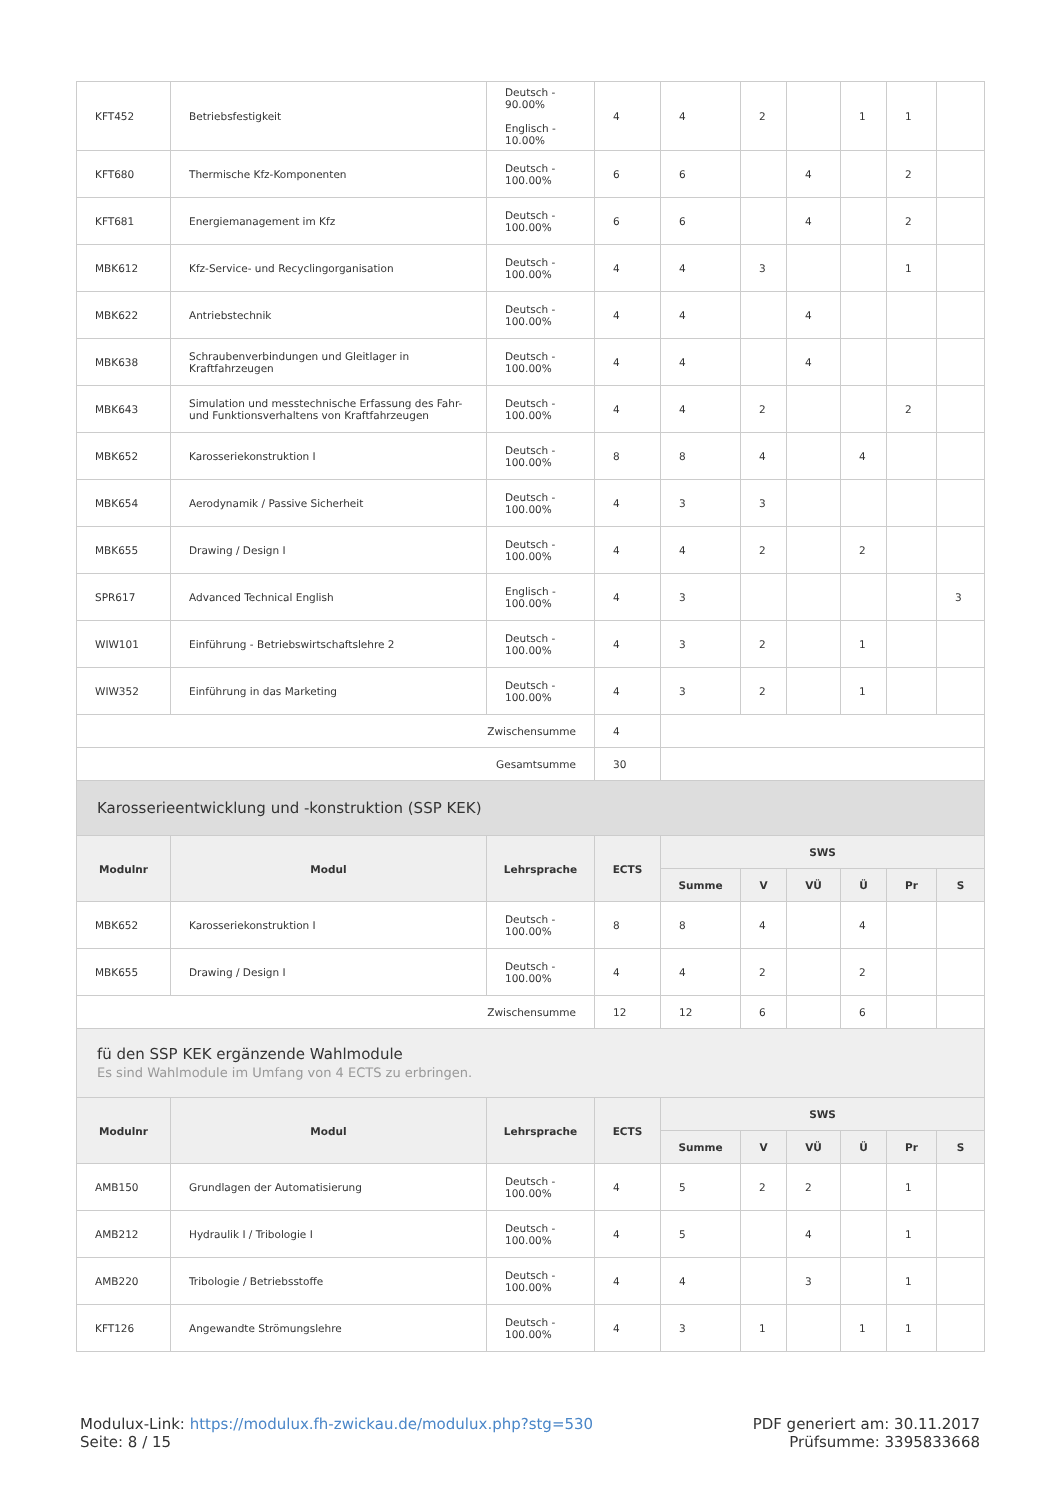| KFT452 | Betriebsfestigkeit | Deutsch - 90.00% Englisch - 10.00% | 4 | 4 | 2 | | 1 | 1 | |
| KFT680 | Thermische Kfz-Komponenten | Deutsch - 100.00% | 6 | 6 | | 4 | | 2 | |
| KFT681 | Energiemanagement im Kfz | Deutsch - 100.00% | 6 | 6 | | 4 | | 2 | |
| MBK612 | Kfz-Service- und Recyclingorganisation | Deutsch - 100.00% | 4 | 4 | 3 | | | 1 | |
| MBK622 | Antriebstechnik | Deutsch - 100.00% | 4 | 4 | | 4 | | | |
| MBK638 | Schraubenverbindungen und Gleitlager in Kraftfahrzeugen | Deutsch - 100.00% | 4 | 4 | | 4 | | | |
| MBK643 | Simulation und messtechnische Erfassung des Fahr- und Funktionsverhaltens von Kraftfahrzeugen | Deutsch - 100.00% | 4 | 4 | 2 | | | 2 | |
| MBK652 | Karosseriekonstruktion I | Deutsch - 100.00% | 8 | 8 | 4 | | 4 | | |
| MBK654 | Aerodynamik / Passive Sicherheit | Deutsch - 100.00% | 4 | 3 | 3 | | | | |
| MBK655 | Drawing / Design I | Deutsch - 100.00% | 4 | 4 | 2 | | 2 | | |
| SPR617 | Advanced Technical English | Englisch - 100.00% | 4 | 3 | | | | | 3 |
| WIW101 | Einführung - Betriebswirtschaftslehre 2 | Deutsch - 100.00% | 4 | 3 | 2 | | 1 | | |
| WIW352 | Einführung in das Marketing | Deutsch - 100.00% | 4 | 3 | 2 | | 1 | | |
| Zwischensumme | | | 4 | | | | | | |
| Gesamtsumme | | | 30 | | | | | | |
| Karosserieentwicklung und -konstruktion (SSP KEK) | | | | | | | | | |
| Modulnr | Modul | Lehrsprache | ECTS | SWS | | | | | |
| | | | | Summe | V | VÜ | Ü | Pr | S |
| MBK652 | Karosseriekonstruktion I | Deutsch - 100.00% | 8 | 8 | 4 | | 4 | | |
| MBK655 | Drawing / Design I | Deutsch - 100.00% | 4 | 4 | 2 | | 2 | | |
| Zwischensumme | | | 12 | 12 | 6 | | 6 | | |
| fü den SSP KEK ergänzende Wahlmodule Es sind Wahlmodule im Umfang von 4 ECTS zu erbringen. | | | | | | | | | |
| Modulnr | Modul | Lehrsprache | ECTS | SWS | | | | | |
| | | | | Summe | V | VÜ | Ü | Pr | S |
| AMB150 | Grundlagen der Automatisierung | Deutsch - 100.00% | 4 | 5 | 2 | 2 | | 1 | |
| AMB212 | Hydraulik I / Tribologie I | Deutsch - 100.00% | 4 | 5 | | 4 | | 1 | |
| AMB220 | Tribologie / Betriebsstoffe | Deutsch - 100.00% | 4 | 4 | | 3 | | 1 | |
| KFT126 | Angewandte Strömungslehre | Deutsch - 100.00% | 4 | 3 | 1 | | 1 | 1 | |
Modulux-Link: https://modulux.fh-zwickau.de/modulux.php?stg=530
Seite: 8 / 15
PDF generiert am: 30.11.2017
Prüfsumme: 3395833668